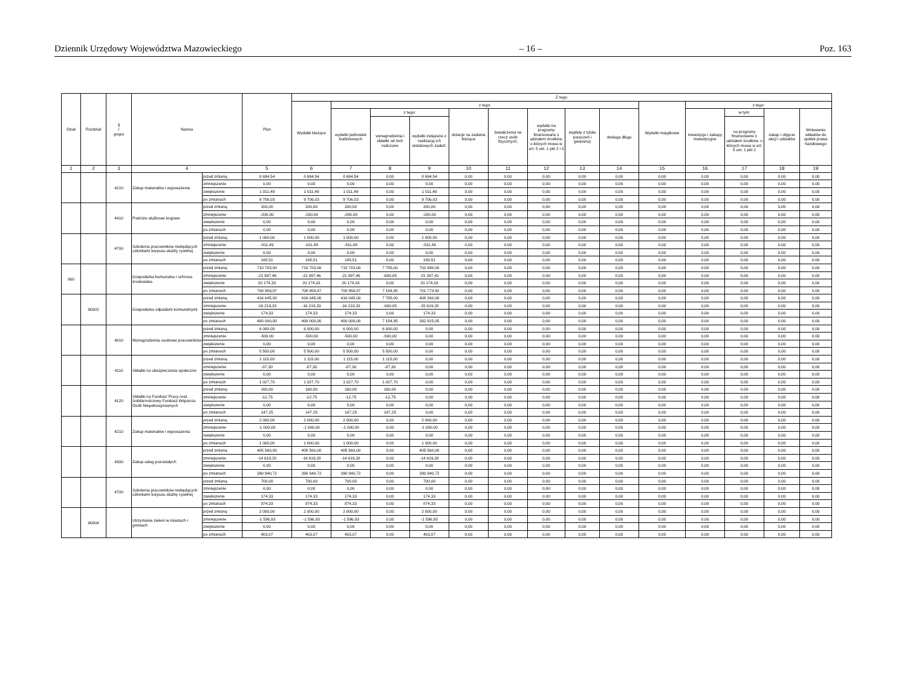Dziennik Urzędowy Województwa Mazowieckiego – 16 – Poz. 163
| Dział | Rozdział | § / grupa | Nazwa | | Plan | Z tego: | | | | | | | | | | | | | |
| --- | --- | --- | --- | --- | --- | --- | --- | --- | --- | --- | --- | --- | --- | --- | --- | --- | --- | --- | --- |
| | | | | | | Wydatki bieżące | z tego: | | | | | | | | Wydatki majątkowe | z tego: | | | |
| | | | | | | | wydatki jednostek budżetowych | z tego: | | dotacje na zadania bieżące | świadczenia na rzecz osób fizycznych; | wydatki na programy finansowane z udziałem środków, o których mowa w art. 5 ust. 1 pkt 2 i 3 | wypłaty z tytułu poręczeń i gwarancji | obsługa długu | | inwestycje i zakupy inwestycyjne | w tym: | zakup i objęcie akcji i udziałów | Wniesienie wkładów do spółek prawa handlowego |
| | | | | | | | | wynagrodzenia i składki od nich naliczane | wydatki związane z realizacją ich statutowych zadań; | | | | | | | | na programy finansowane z udziałem środków, o których mowa w art. 5 ust. 1 pkt 2 | | |
| 1 | 2 | 3 | 4 | | 5 | 6 | 7 | 8 | 9 | 10 | 11 | 12 | 13 | 14 | 15 | 16 | 17 | 18 | 19 |
| | | 4210 | Zakup materiałów i wyposażenia | przed zmianą | 8 694,54 | 8 694,54 | 8 694,54 | 0,00 | 8 694,54 | 0,00 | 0,00 | 0,00 | 0,00 | 0,00 | 0,00 | 0,00 | 0,00 | 0,00 | 0,00 |
| | | | | zmniejszenie | 0,00 | 0,00 | 0,00 | 0,00 | 0,00 | 0,00 | 0,00 | 0,00 | 0,00 | 0,00 | 0,00 | 0,00 | 0,00 | 0,00 | 0,00 |
| | | | | zwiększenie | 1 011,49 | 1 011,49 | 1 011,49 | 0,00 | 1 011,49 | 0,00 | 0,00 | 0,00 | 0,00 | 0,00 | 0,00 | 0,00 | 0,00 | 0,00 | 0,00 |
| | | | | po zmianach | 9 706,03 | 9 706,03 | 9 706,03 | 0,00 | 9 706,03 | 0,00 | 0,00 | 0,00 | 0,00 | 0,00 | 0,00 | 0,00 | 0,00 | 0,00 | 0,00 |
| | | 4410 | Podróże służbowe krajowe | przed zmianą | 200,00 | 200,00 | 200,00 | 0,00 | 200,00 | 0,00 | 0,00 | 0,00 | 0,00 | 0,00 | 0,00 | 0,00 | 0,00 | 0,00 | 0,00 |
| | | | | zmniejszenie | -200,00 | -200,00 | -200,00 | 0,00 | -200,00 | 0,00 | 0,00 | 0,00 | 0,00 | 0,00 | 0,00 | 0,00 | 0,00 | 0,00 | 0,00 |
| | | | | zwiększenie | 0,00 | 0,00 | 0,00 | 0,00 | 0,00 | 0,00 | 0,00 | 0,00 | 0,00 | 0,00 | 0,00 | 0,00 | 0,00 | 0,00 | 0,00 |
| | | | | po zmianach | 0,00 | 0,00 | 0,00 | 0,00 | 0,00 | 0,00 | 0,00 | 0,00 | 0,00 | 0,00 | 0,00 | 0,00 | 0,00 | 0,00 | 0,00 |
| | | 4700 | Szkolenia pracowników niebędących członkami korpusu służby cywilnej | przed zmianą | 1 000,00 | 1 000,00 | 1 000,00 | 0,00 | 1 000,00 | 0,00 | 0,00 | 0,00 | 0,00 | 0,00 | 0,00 | 0,00 | 0,00 | 0,00 | 0,00 |
| | | | | zmniejszenie | -811,49 | -811,49 | -811,49 | 0,00 | -811,49 | 0,00 | 0,00 | 0,00 | 0,00 | 0,00 | 0,00 | 0,00 | 0,00 | 0,00 | 0,00 |
| | | | | zwiększenie | 0,00 | 0,00 | 0,00 | 0,00 | 0,00 | 0,00 | 0,00 | 0,00 | 0,00 | 0,00 | 0,00 | 0,00 | 0,00 | 0,00 | 0,00 |
| | | | | po zmianach | 188,51 | 188,51 | 188,51 | 0,00 | 188,51 | 0,00 | 0,00 | 0,00 | 0,00 | 0,00 | 0,00 | 0,00 | 0,00 | 0,00 | 0,00 |
| 900 | | | Gospodarka komunalna i ochrona środowiska | przed zmianą | 710 783,00 | 710 783,00 | 710 783,00 | 7 785,00 | 702 998,00 | 0,00 | 0,00 | 0,00 | 0,00 | 0,00 | 0,00 | 0,00 | 0,00 | 0,00 | 0,00 |
| | | | | zmniejszenie | -21 997,46 | -21 997,46 | -21 997,46 | -600,05 | -21 397,41 | 0,00 | 0,00 | 0,00 | 0,00 | 0,00 | 0,00 | 0,00 | 0,00 | 0,00 | 0,00 |
| | | | | zwiększenie | 20 174,33 | 20 174,33 | 20 174,33 | 0,00 | 20 174,33 | 0,00 | 0,00 | 0,00 | 0,00 | 0,00 | 0,00 | 0,00 | 0,00 | 0,00 | 0,00 |
| | | | | po zmianach | 708 959,87 | 708 959,87 | 708 959,87 | 7 184,95 | 701 774,92 | 0,00 | 0,00 | 0,00 | 0,00 | 0,00 | 0,00 | 0,00 | 0,00 | 0,00 | 0,00 |
| | 90002 | | Gospodarka odpadami komunalnymi | przed zmianą | 416 045,00 | 416 045,00 | 416 045,00 | 7 785,00 | 408 260,00 | 0,00 | 0,00 | 0,00 | 0,00 | 0,00 | 0,00 | 0,00 | 0,00 | 0,00 | 0,00 |
| | | | | zmniejszenie | -16 219,33 | -16 219,33 | -16 219,33 | -600,05 | -15 619,28 | 0,00 | 0,00 | 0,00 | 0,00 | 0,00 | 0,00 | 0,00 | 0,00 | 0,00 | 0,00 |
| | | | | zwiększenie | 174,33 | 174,33 | 174,33 | 0,00 | 174,33 | 0,00 | 0,00 | 0,00 | 0,00 | 0,00 | 0,00 | 0,00 | 0,00 | 0,00 | 0,00 |
| | | | | po zmianach | 400 000,00 | 400 000,00 | 400 000,00 | 7 184,95 | 392 815,05 | 0,00 | 0,00 | 0,00 | 0,00 | 0,00 | 0,00 | 0,00 | 0,00 | 0,00 | 0,00 |
| | | 4010 | Wynagrodzenia osobowe pracowników | przed zmianą | 6 000,00 | 6 000,00 | 6 000,00 | 6 000,00 | 0,00 | 0,00 | 0,00 | 0,00 | 0,00 | 0,00 | 0,00 | 0,00 | 0,00 | 0,00 | 0,00 |
| | | | | zmniejszenie | -500,00 | -500,00 | -500,00 | -500,00 | 0,00 | 0,00 | 0,00 | 0,00 | 0,00 | 0,00 | 0,00 | 0,00 | 0,00 | 0,00 | 0,00 |
| | | | | zwiększenie | 0,00 | 0,00 | 0,00 | 0,00 | 0,00 | 0,00 | 0,00 | 0,00 | 0,00 | 0,00 | 0,00 | 0,00 | 0,00 | 0,00 | 0,00 |
| | | | | po zmianach | 5 500,00 | 5 500,00 | 5 500,00 | 5 500,00 | 0,00 | 0,00 | 0,00 | 0,00 | 0,00 | 0,00 | 0,00 | 0,00 | 0,00 | 0,00 | 0,00 |
| | | 4110 | Składki na ubezpieczenia społeczne | przed zmianą | 1 115,00 | 1 115,00 | 1 115,00 | 1 115,00 | 0,00 | 0,00 | 0,00 | 0,00 | 0,00 | 0,00 | 0,00 | 0,00 | 0,00 | 0,00 | 0,00 |
| | | | | zmniejszenie | -87,30 | -87,30 | -87,30 | -87,30 | 0,00 | 0,00 | 0,00 | 0,00 | 0,00 | 0,00 | 0,00 | 0,00 | 0,00 | 0,00 | 0,00 |
| | | | | zwiększenie | 0,00 | 0,00 | 0,00 | 0,00 | 0,00 | 0,00 | 0,00 | 0,00 | 0,00 | 0,00 | 0,00 | 0,00 | 0,00 | 0,00 | 0,00 |
| | | | | po zmianach | 1 027,70 | 1 027,70 | 1 027,70 | 1 027,70 | 0,00 | 0,00 | 0,00 | 0,00 | 0,00 | 0,00 | 0,00 | 0,00 | 0,00 | 0,00 | 0,00 |
| | | 4120 | Składki na Fundusz Pracy oraz Solidarnościowy Fundusz Wsparcia Osób Niepełnosprawnych | przed zmianą | 160,00 | 160,00 | 160,00 | 160,00 | 0,00 | 0,00 | 0,00 | 0,00 | 0,00 | 0,00 | 0,00 | 0,00 | 0,00 | 0,00 | 0,00 |
| | | | | zmniejszenie | -12,75 | -12,75 | -12,75 | -12,75 | 0,00 | 0,00 | 0,00 | 0,00 | 0,00 | 0,00 | 0,00 | 0,00 | 0,00 | 0,00 | 0,00 |
| | | | | zwiększenie | 0,00 | 0,00 | 0,00 | 0,00 | 0,00 | 0,00 | 0,00 | 0,00 | 0,00 | 0,00 | 0,00 | 0,00 | 0,00 | 0,00 | 0,00 |
| | | | | po zmianach | 147,25 | 147,25 | 147,25 | 147,25 | 0,00 | 0,00 | 0,00 | 0,00 | 0,00 | 0,00 | 0,00 | 0,00 | 0,00 | 0,00 | 0,00 |
| | | 4210 | Zakup materiałów i wyposażenia | przed zmianą | 2 000,00 | 2 000,00 | 2 000,00 | 0,00 | 2 000,00 | 0,00 | 0,00 | 0,00 | 0,00 | 0,00 | 0,00 | 0,00 | 0,00 | 0,00 | 0,00 |
| | | | | zmniejszenie | -1 000,00 | -1 000,00 | -1 000,00 | 0,00 | -1 000,00 | 0,00 | 0,00 | 0,00 | 0,00 | 0,00 | 0,00 | 0,00 | 0,00 | 0,00 | 0,00 |
| | | | | zwiększenie | 0,00 | 0,00 | 0,00 | 0,00 | 0,00 | 0,00 | 0,00 | 0,00 | 0,00 | 0,00 | 0,00 | 0,00 | 0,00 | 0,00 | 0,00 |
| | | | | po zmianach | 1 000,00 | 1 000,00 | 1 000,00 | 0,00 | 1 000,00 | 0,00 | 0,00 | 0,00 | 0,00 | 0,00 | 0,00 | 0,00 | 0,00 | 0,00 | 0,00 |
| | | 4300 | Zakup usług pozostałych | przed zmianą | 405 560,00 | 405 560,00 | 405 560,00 | 0,00 | 405 560,00 | 0,00 | 0,00 | 0,00 | 0,00 | 0,00 | 0,00 | 0,00 | 0,00 | 0,00 | 0,00 |
| | | | | zmniejszenie | -14 619,28 | -14 619,28 | -14 619,28 | 0,00 | -14 619,28 | 0,00 | 0,00 | 0,00 | 0,00 | 0,00 | 0,00 | 0,00 | 0,00 | 0,00 | 0,00 |
| | | | | zwiększenie | 0,00 | 0,00 | 0,00 | 0,00 | 0,00 | 0,00 | 0,00 | 0,00 | 0,00 | 0,00 | 0,00 | 0,00 | 0,00 | 0,00 | 0,00 |
| | | | | po zmianach | 390 940,72 | 390 940,72 | 390 940,72 | 0,00 | 390 940,72 | 0,00 | 0,00 | 0,00 | 0,00 | 0,00 | 0,00 | 0,00 | 0,00 | 0,00 | 0,00 |
| | | 4700 | Szkolenia pracowników niebędących członkami korpusu służby cywilnej | przed zmianą | 700,00 | 700,00 | 700,00 | 0,00 | 700,00 | 0,00 | 0,00 | 0,00 | 0,00 | 0,00 | 0,00 | 0,00 | 0,00 | 0,00 | 0,00 |
| | | | | zmniejszenie | 0,00 | 0,00 | 0,00 | 0,00 | 0,00 | 0,00 | 0,00 | 0,00 | 0,00 | 0,00 | 0,00 | 0,00 | 0,00 | 0,00 | 0,00 |
| | | | | zwiększenie | 174,33 | 174,33 | 174,33 | 0,00 | 174,33 | 0,00 | 0,00 | 0,00 | 0,00 | 0,00 | 0,00 | 0,00 | 0,00 | 0,00 | 0,00 |
| | | | | po zmianach | 874,33 | 874,33 | 874,33 | 0,00 | 874,33 | 0,00 | 0,00 | 0,00 | 0,00 | 0,00 | 0,00 | 0,00 | 0,00 | 0,00 | 0,00 |
| | 90004 | | Utrzymanie zieleni w miastach i gminach | przed zmianą | 2 000,00 | 2 000,00 | 2 000,00 | 0,00 | 2 000,00 | 0,00 | 0,00 | 0,00 | 0,00 | 0,00 | 0,00 | 0,00 | 0,00 | 0,00 | 0,00 |
| | | | | zmniejszenie | -1 596,93 | -1 596,93 | -1 596,93 | 0,00 | -1 596,93 | 0,00 | 0,00 | 0,00 | 0,00 | 0,00 | 0,00 | 0,00 | 0,00 | 0,00 | 0,00 |
| | | | | zwiększenie | 0,00 | 0,00 | 0,00 | 0,00 | 0,00 | 0,00 | 0,00 | 0,00 | 0,00 | 0,00 | 0,00 | 0,00 | 0,00 | 0,00 | 0,00 |
| | | | | po zmianach | 403,07 | 403,07 | 403,07 | 0,00 | 403,07 | 0,00 | 0,00 | 0,00 | 0,00 | 0,00 | 0,00 | 0,00 | 0,00 | 0,00 | 0,00 |